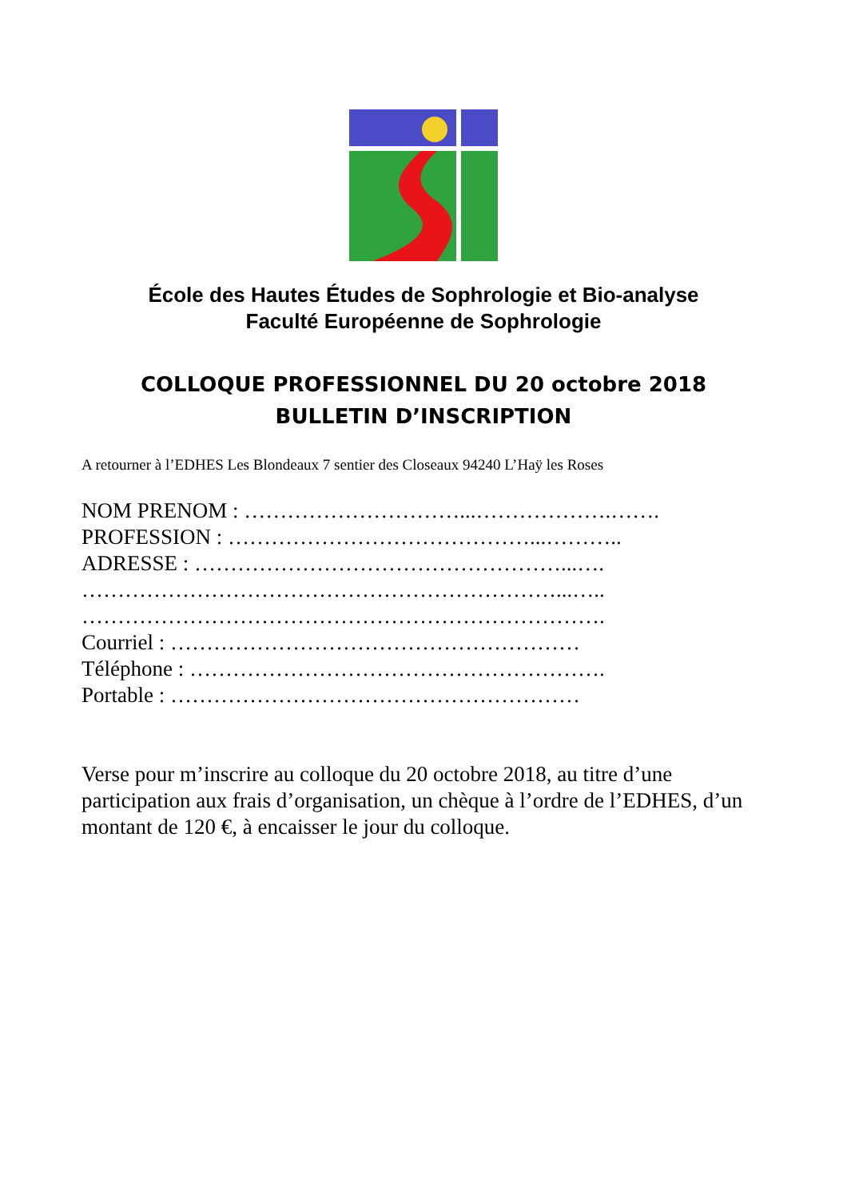École des Hautes Études de Sophrologie et Bio-analyse
Faculté Européenne de Sophrologie
COLLOQUE PROFESSIONNEL DU 20 octobre 2018
BULLETIN D’INSCRIPTION
A retourner à l’EDHES Les Blondeaux 7 sentier des Closeaux 94240 L’Haÿ les Roses
NOM PRENOM : …………………………...……………….…….
PROFESSION : ……………………………………...………..
ADRESSE : ……………………………………………...….
…………………………………………………………...…..
……………………………………………………………….
Courriel : …………………………………………………
Téléphone : ………………………………………………….
Portable : …………………………………………………
Verse pour m’inscrire au colloque du 20 octobre 2018, au titre d’une participation aux frais d’organisation, un chèque à l’ordre de l’EDHES, d’un montant de 120 €, à encaisser le jour du colloque.